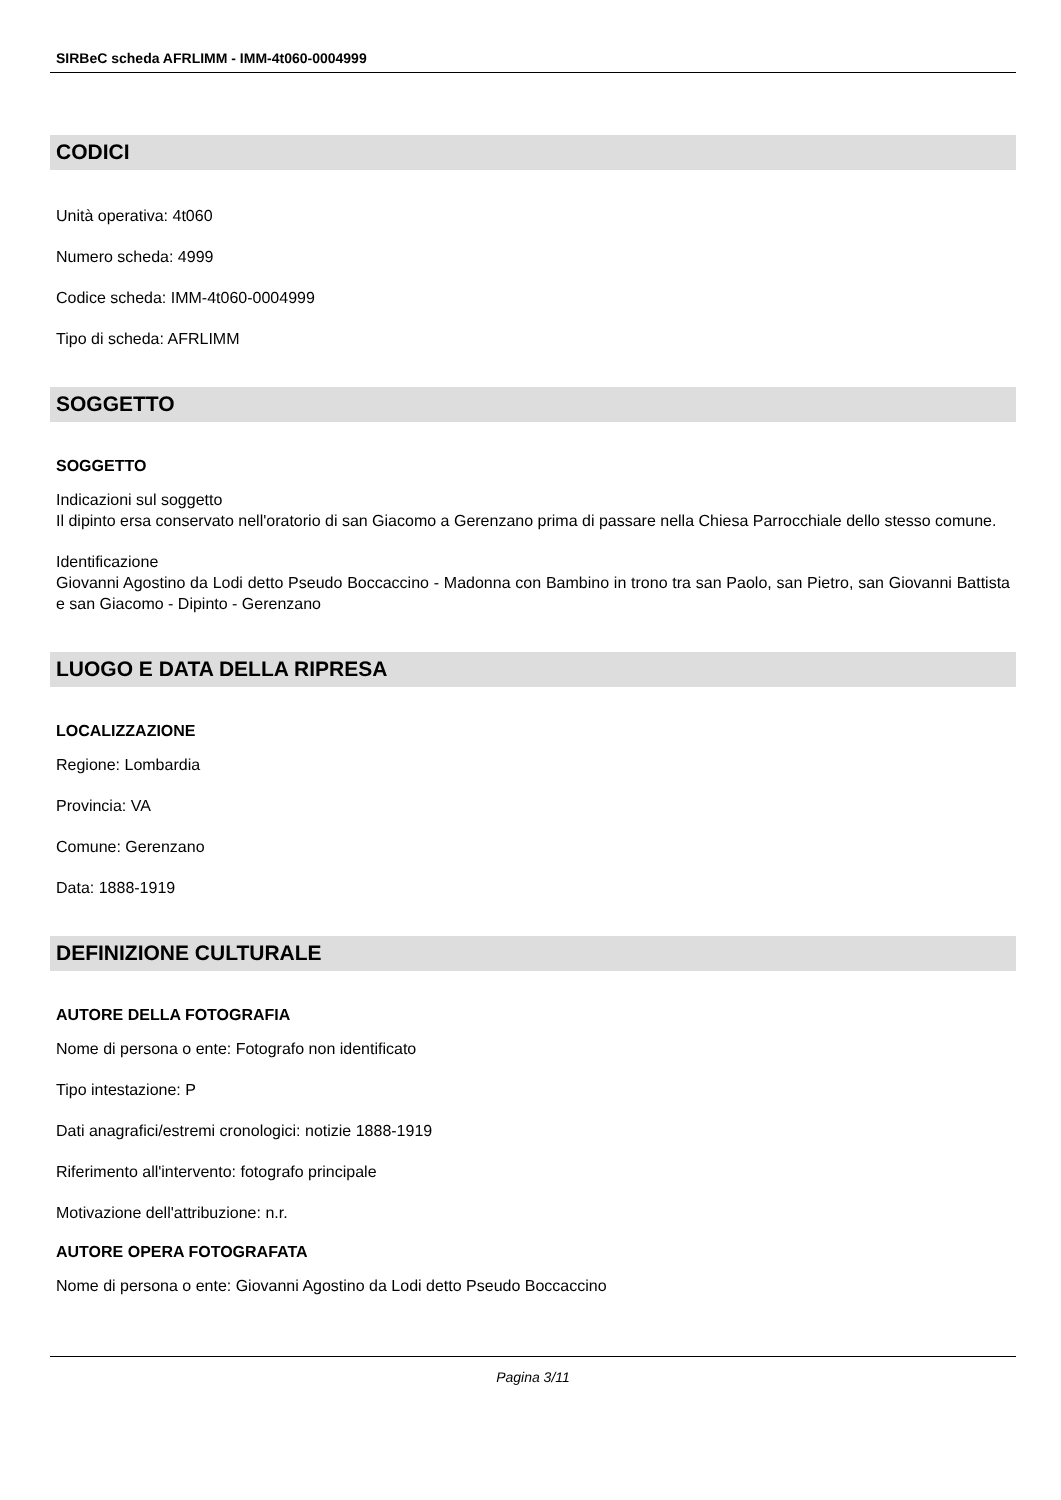SIRBeC scheda AFRLIMM - IMM-4t060-0004999
CODICI
Unità operativa: 4t060
Numero scheda: 4999
Codice scheda: IMM-4t060-0004999
Tipo di scheda: AFRLIMM
SOGGETTO
SOGGETTO
Indicazioni sul soggetto
Il dipinto ersa conservato nell'oratorio di san Giacomo a Gerenzano prima di passare nella Chiesa Parrocchiale dello stesso comune.
Identificazione
Giovanni Agostino da Lodi detto Pseudo Boccaccino - Madonna con Bambino in trono tra san Paolo, san Pietro, san Giovanni Battista e san Giacomo - Dipinto - Gerenzano
LUOGO E DATA DELLA RIPRESA
LOCALIZZAZIONE
Regione: Lombardia
Provincia: VA
Comune: Gerenzano
Data: 1888-1919
DEFINIZIONE CULTURALE
AUTORE DELLA FOTOGRAFIA
Nome di persona o ente: Fotografo non identificato
Tipo intestazione: P
Dati anagrafici/estremi cronologici: notizie 1888-1919
Riferimento all'intervento: fotografo principale
Motivazione dell'attribuzione: n.r.
AUTORE OPERA FOTOGRAFATA
Nome di persona o ente: Giovanni Agostino da Lodi detto Pseudo Boccaccino
Pagina 3/11